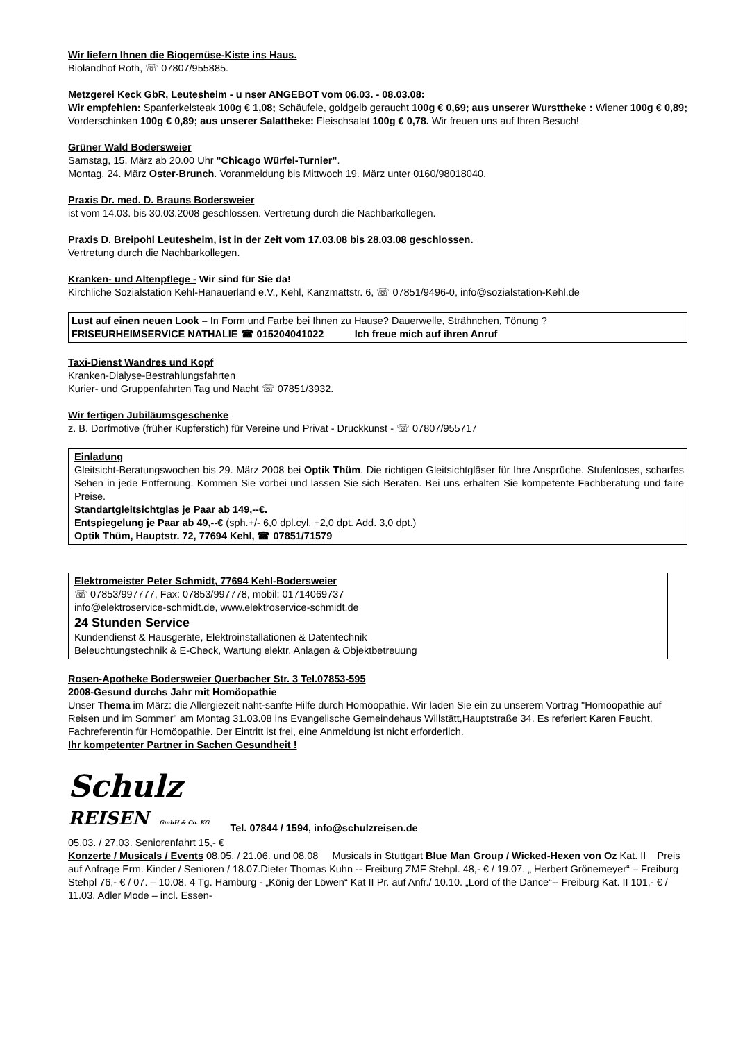Wir liefern Ihnen die Biogemüse-Kiste ins Haus.
Biolandhof Roth, ☏ 07807/955885.
Metzgerei Keck GbR, Leutesheim - u nser ANGEBOT vom 06.03. - 08.03.08:
Wir empfehlen: Spanferkelsteak 100g € 1,08; Schäufele, goldgelb geraucht 100g € 0,69; aus unserer Wursttheke : Wiener 100g € 0,89; Vorderschinken 100g € 0,89; aus unserer Salattheke: Fleischsalat 100g € 0,78. Wir freuen uns auf Ihren Besuch!
Grüner Wald Bodersweier
Samstag, 15. März ab 20.00 Uhr "Chicago Würfel-Turnier".
Montag, 24. März Oster-Brunch. Voranmeldung bis Mittwoch 19. März unter 0160/98018040.
Praxis Dr. med. D. Brauns Bodersweier
ist vom 14.03. bis 30.03.2008 geschlossen. Vertretung durch die Nachbarkollegen.
Praxis D. Breipohl Leutesheim, ist in der Zeit vom 17.03.08 bis 28.03.08 geschlossen.
Vertretung durch die Nachbarkollegen.
Kranken- und Altenpflege - Wir sind für Sie da!
Kirchliche Sozialstation Kehl-Hanauerland e.V., Kehl, Kanzmattstr. 6, ☏ 07851/9496-0, info@sozialstation-Kehl.de
Lust auf einen neuen Look – In Form und Farbe bei Ihnen zu Hause? Dauerwelle, Strähnchen, Tönung ?
FRISEURHEIMSERVICE NATHALIE ☎ 015204041022 Ich freue mich auf ihren Anruf
Taxi-Dienst Wandres und Kopf
Kranken-Dialyse-Bestrahlungsfahrten
Kurier- und Gruppenfahrten Tag und Nacht ☏ 07851/3932.
Wir fertigen Jubiläumsgeschenke
z. B. Dorfmotive (früher Kupferstich) für Vereine und Privat - Druckkunst - ☏ 07807/955717
Einladung
Gleitsicht-Beratungswochen bis 29. März 2008 bei Optik Thüm. Die richtigen Gleitsichtgläser für Ihre Ansprüche. Stufenloses, scharfes Sehen in jede Entfernung. Kommen Sie vorbei und lassen Sie sich Beraten. Bei uns erhalten Sie kompetente Fachberatung und faire Preise.
Standartgleitsichtglas je Paar ab 149,--€.
Entspiegelung je Paar ab 49,--€ (sph.+/- 6,0 dpl.cyl. +2,0 dpt. Add. 3,0 dpt.)
Optik Thüm, Hauptstr. 72, 77694 Kehl, ☎ 07851/71579
Elektromeister Peter Schmidt, 77694 Kehl-Bodersweier
☏ 07853/997777, Fax: 07853/997778, mobil: 01714069737
info@elektroservice-schmidt.de, www.elektroservice-schmidt.de
24 Stunden Service
Kundendienst & Hausgeräte, Elektroinstallationen & Datentechnik
Beleuchtungstechnik & E-Check, Wartung elektr. Anlagen & Objektbetreuung
Rosen-Apotheke Bodersweier Querbacher Str. 3 Tel.07853-595
2008-Gesund durchs Jahr mit Homöopathie
Unser Thema im März: die Allergiezeit naht-sanfte Hilfe durch Homöopathie. Wir laden Sie ein zu unserem Vortrag "Homöopathie auf Reisen und im Sommer" am Montag 31.03.08 ins Evangelische Gemeindehaus Willstätt,Hauptstraße 34. Es referiert Karen Feucht, Fachreferentin für Homöopathie. Der Eintritt ist frei, eine Anmeldung ist nicht erforderlich.
Ihr kompetenter Partner in Sachen Gesundheit !
Schulz
REISEN GmbH & Co. KG
Tel. 07844 / 1594, info@schulzreisen.de
05.03. / 27.03. Seniorenfahrt 15,- €
Konzerte / Musicals / Events 08.05. / 21.06. und 08.08 Musicals in Stuttgart Blue Man Group / Wicked-Hexen von Oz Kat. II Preis auf Anfrage Erm. Kinder / Senioren / 18.07.Dieter Thomas Kuhn -- Freiburg ZMF Stehpl. 48,- € / 19.07. „ Herbert Grönemeyer“ – Freiburg Stehpl 76,- € / 07. – 10.08. 4 Tg. Hamburg - „König der Löwen“ Kat II Pr. auf Anfr./ 10.10. „Lord of the Dance“-- Freiburg Kat. II 101,- € / 11.03. Adler Mode – incl. Essen-